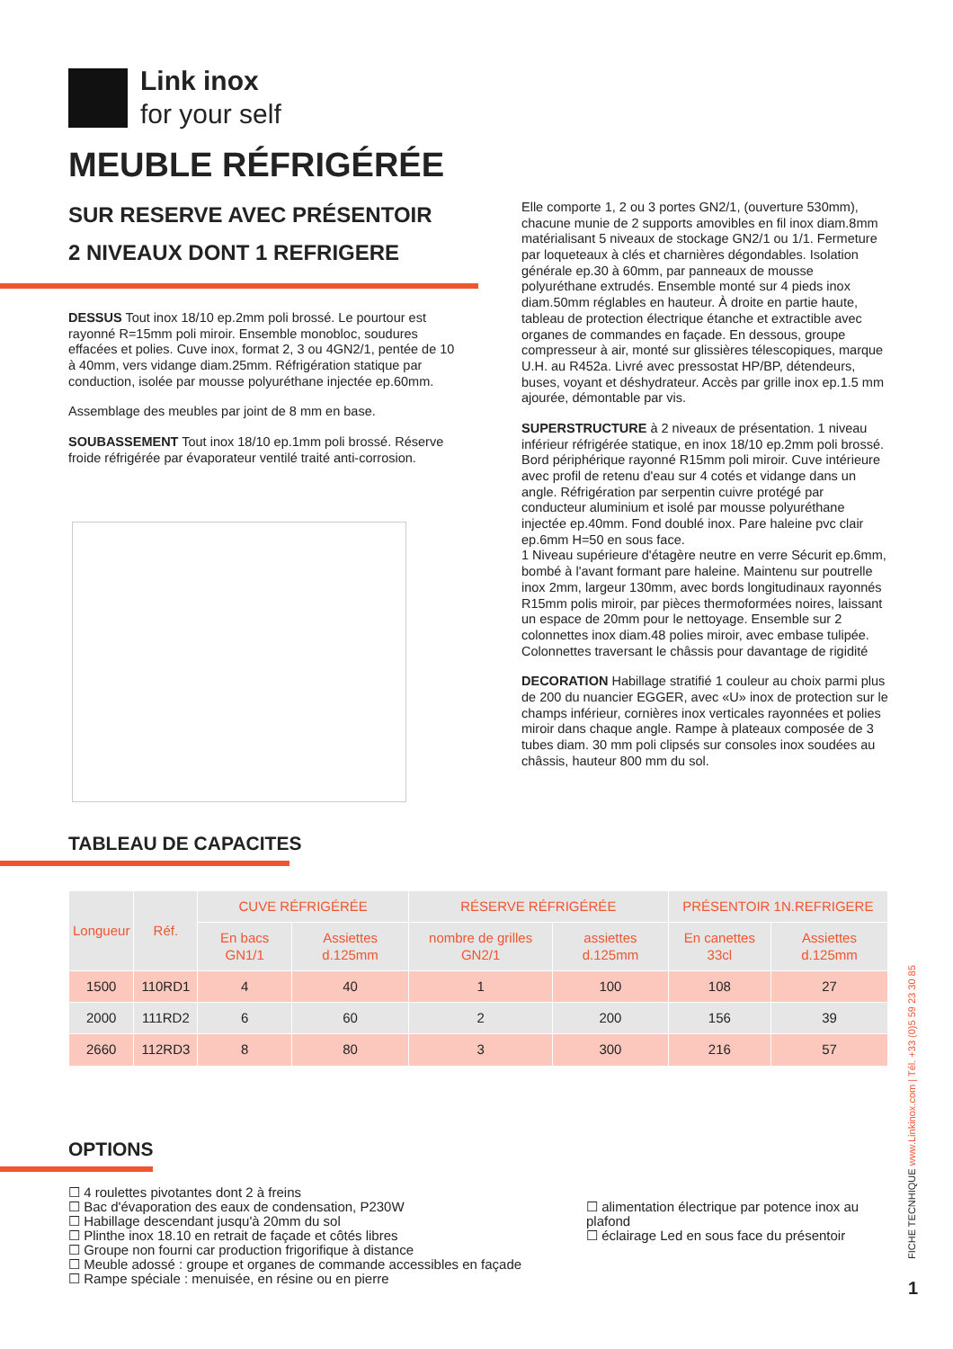Link inox
for your self
MEUBLE RÉFRIGÉRÉE
SUR RESERVE AVEC PRÉSENTOIR
2 NIVEAUX DONT 1 REFRIGERE
DESSUS Tout inox 18/10 ep.2mm poli brossé. Le pourtour est rayonné R=15mm poli miroir. Ensemble monobloc, soudures effacées et polies. Cuve inox, format 2, 3 ou 4GN2/1, pentée de 10 à 40mm, vers vidange diam.25mm. Réfrigération statique par conduction, isolée par mousse polyuréthane injectée ep.60mm.
Assemblage des meubles par joint de 8 mm en base.
SOUBASSEMENT Tout inox 18/10 ep.1mm poli brossé. Réserve froide réfrigérée par évaporateur ventilé traité anti-corrosion.
Elle comporte 1, 2 ou 3 portes GN2/1, (ouverture 530mm), chacune munie de 2 supports amovibles en fil inox diam.8mm matérialisant 5 niveaux de stockage GN2/1 ou 1/1. Fermeture par loqueteaux à clés et charnières dégondables. Isolation générale ep.30 à 60mm, par panneaux de mousse polyuréthane extrudés. Ensemble monté sur 4 pieds inox diam.50mm réglables en hauteur. À droite en partie haute, tableau de protection électrique étanche et extractible avec organes de commandes en façade. En dessous, groupe compresseur à air, monté sur glissières télescopiques, marque U.H. au R452a. Livré avec pressostat HP/BP, détendeurs, buses, voyant et déshydrateur. Accès par grille inox ep.1.5 mm ajourée, démontable par vis.
SUPERSTRUCTURE à 2 niveaux de présentation. 1 niveau inférieur réfrigérée statique, en inox 18/10 ep.2mm poli brossé. Bord périphérique rayonné R15mm poli miroir. Cuve intérieure avec profil de retenu d'eau sur 4 cotés et vidange dans un angle. Réfrigération par serpentin cuivre protégé par conducteur aluminium et isolé par mousse polyuréthane injectée ep.40mm. Fond doublé inox. Pare haleine pvc clair ep.6mm H=50 en sous face.
1 Niveau supérieure d'étagère neutre en verre Sécurit ep.6mm, bombé à l'avant formant pare haleine. Maintenu sur poutrelle inox 2mm, largeur 130mm, avec bords longitudinaux rayonnés R15mm polis miroir, par pièces thermoformées noires, laissant un espace de 20mm pour le nettoyage. Ensemble sur 2 colonnettes inox diam.48 polies miroir, avec embase tulipée. Colonnettes traversant le châssis pour davantage de rigidité
DECORATION Habillage stratifié 1 couleur au choix parmi plus de 200 du nuancier EGGER, avec «U» inox de protection sur le champs inférieur, cornières inox verticales rayonnées et polies miroir dans chaque angle. Rampe à plateaux composée de 3 tubes diam. 30 mm poli clipsés sur consoles inox soudées au châssis, hauteur 800 mm du sol.
TABLEAU DE CAPACITES
| Longueur | Réf. | CUVE RÉFRIGÉRÉE | | RÉSERVE RÉFRIGÉRÉE | | PRÉSENTOIR 1N.REFRIGERE | |
| --- | --- | --- | --- | --- | --- | --- | --- |
| | | En bacs GN1/1 | Assiettes d.125mm | nombre de grilles GN2/1 | assiettes d.125mm | En canettes 33cl | Assiettes d.125mm |
| 1500 | 110RD1 | 4 | 40 | 1 | 100 | 108 | 27 |
| 2000 | 111RD2 | 6 | 60 | 2 | 200 | 156 | 39 |
| 2660 | 112RD3 | 8 | 80 | 3 | 300 | 216 | 57 |
OPTIONS
☐ 4 roulettes pivotantes dont 2 à freins
☐ Bac d'évaporation des eaux de condensation, P230W
☐ Habillage descendant jusqu'à 20mm du sol
☐ Plinthe inox 18.10 en retrait de façade et côtés libres
☐ Groupe non fourni car production frigorifique à distance
☐ Meuble adossé : groupe et organes de commande accessibles en façade
☐ Rampe spéciale : menuisée, en résine ou en pierre
☐ alimentation électrique par potence inox au plafond
☐ éclairage Led en sous face du présentoir
FICHE TECNHIQUE www.Linkinox.com | Tél. +33 (0)5 59 23 30 85
1